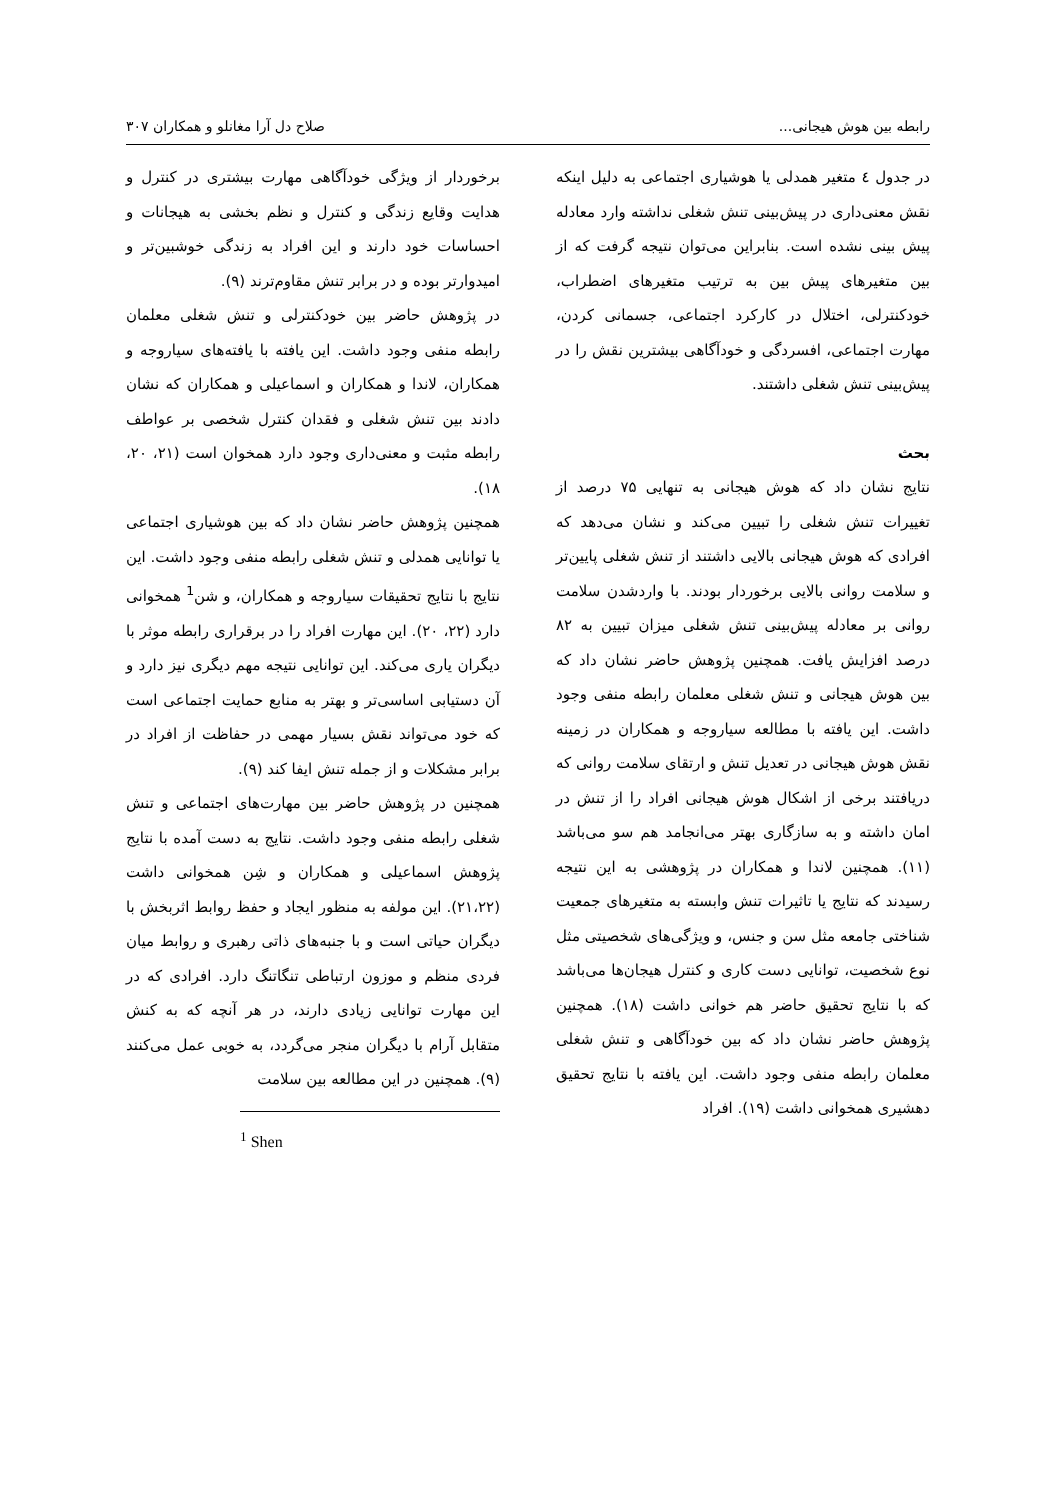رابطه بین هوش هیجانی... صلاح دل آرا مغانلو و همکاران ۳۰۷
در جدول ٤ متغیر همدلی یا هوشیاری اجتماعی به دلیل اینکه نقش معنی‌داری در پیش‌بینی تنش شغلی نداشته وارد معادله پیش بینی نشده است. بنابراین می‌توان نتیجه گرفت که از بین متغیرهای پیش بین به ترتیب متغیرهای اضطراب، خودکنترلی، اختلال در کارکرد اجتماعی، جسمانی کردن، مهارت اجتماعی، افسردگی و خودآگاهی بیشترین نقش را در پیش‌بینی تنش شغلی داشتند.
بحث
نتایج نشان داد که هوش هیجانی به تنهایی ۷۵ درصد از تغییرات تنش شغلی را تبیین می‌کند و نشان می‌دهد که افرادی که هوش هیجانی بالایی داشتند از تنش شغلی پایین‌تر و سلامت روانی بالایی برخوردار بودند. با واردشدن سلامت روانی بر معادله پیش‌بینی تنش شغلی میزان تبیین به ۸۲ درصد افزایش یافت. همچنین پژوهش حاضر نشان داد که بین هوش هیجانی و تنش شغلی معلمان رابطه منفی وجود داشت. این یافته با مطالعه سیاروجه و همکاران در زمینه نقش هوش هیجانی در تعدیل تنش و ارتقای سلامت روانی که دریافتند برخی از اشکال هوش هیجانی افراد را از تنش در امان داشته و به سازگاری بهتر می‌انجامد هم سو می‌باشد (۱۱). همچنین لاندا و همکاران در پژوهشی به این نتیجه رسیدند که نتایج یا تاثیرات تنش وابسته به متغیرهای جمعیت شناختی جامعه مثل سن و جنس، و ویژگی‌های شخصیتی مثل نوع شخصیت، توانایی دست کاری و کنترل هیجان‌ها می‌باشد که با نتایج تحقیق حاضر هم خوانی داشت (۱۸). همچنین پژوهش حاضر نشان داد که بین خودآگاهی و تنش شغلی معلمان رابطه منفی وجود داشت. این یافته با نتایج تحقیق دهشیری همخوانی داشت (۱۹). افراد
برخوردار از ویژگی خودآگاهی مهارت بیشتری در کنترل و هدایت وقایع زندگی و کنترل و نظم بخشی به هیجانات و احساسات خود دارند و این افراد به زندگی خوشبین‌تر و امیدوارتر بوده و در برابر تنش مقاوم‌ترند (۹).
در پژوهش حاضر بین خودکنترلی و تنش شغلی معلمان رابطه منفی وجود داشت. این یافته با یافته‌های سیاروجه و همکاران، لاندا و همکاران و اسماعیلی و همکاران که نشان دادند بین تنش شغلی و فقدان کنترل شخصی بر عواطف رابطه مثبت و معنی‌داری وجود دارد همخوان است (۲۱، ۲۰، ۱۸).
همچنین پژوهش حاضر نشان داد که بین هوشیاری اجتماعی یا توانایی همدلی و تنش شغلی رابطه منفی وجود داشت. این نتایج با نتایج تحقیقات سیاروجه و همکاران، و شن<sup>1</sup> همخوانی دارد (۲۲، ۲۰). این مهارت افراد را در برقراری رابطه موثر با دیگران یاری می‌کند. این توانایی نتیجه مهم دیگری نیز دارد و آن دستیابی اساسی‌تر و بهتر به منابع حمایت اجتماعی است که خود می‌تواند نقش بسیار مهمی در حفاظت از افراد در برابر مشکلات و از جمله تنش ایفا کند (۹).
همچنین در پژوهش حاضر بین مهارت‌های اجتماعی و تنش شغلی رابطه منفی وجود داشت. نتایج به دست آمده با نتایج پژوهش اسماعیلی و همکاران و شِن همخوانی داشت (۲۱،۲۲). این مولفه به منظور ایجاد و حفظ روابط اثربخش با دیگران حیاتی است و با جنبه‌های ذاتی رهبری و روابط میان فردی منظم و موزون ارتباطی تنگاتنگ دارد. افرادی که در این مهارت توانایی زیادی دارند، در هر آنچه که به کنش متقابل آرام با دیگران منجر می‌گردد، به خوبی عمل می‌کنند (۹). همچنین در این مطالعه بین سلامت
<sup>1</sup> Shen